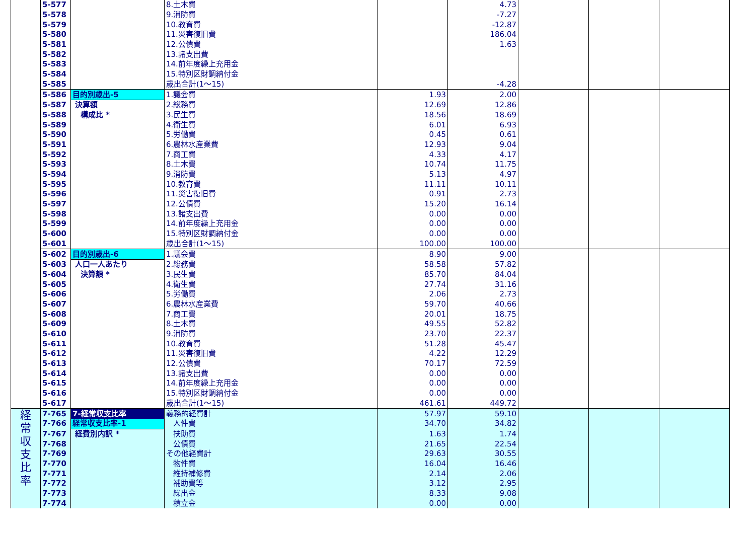| | 5-577 | | 8.土木費 | | 4.73 | | | |
| | 5-578 | | 9.消防費 | | -7.27 | | | |
| | 5-579 | | 10.教育費 | | -12.87 | | | |
| | 5-580 | | 11.災害復旧費 | | 186.04 | | | |
| | 5-581 | | 12.公債費 | | 1.63 | | | |
| | 5-582 | | 13.諸支出費 | | | | | |
| | 5-583 | | 14.前年度繰上充用金 | | | | | |
| | 5-584 | | 15.特別区財調納付金 | | | | | |
| | 5-585 | | 歳出合計(1～15) | | -4.28 | | | |
| | 5-586 | 目的別歳出-5 | 1.議会費 | 1.93 | 2.00 | | | |
| | 5-587 | 決算額 | 2.総務費 | 12.69 | 12.86 | | | |
| | 5-588 | 構成比 * | 3.民生費 | 18.56 | 18.69 | | | |
| | 5-589 | | 4.衛生費 | 6.01 | 6.93 | | | |
| | 5-590 | | 5.労働費 | 0.45 | 0.61 | | | |
| | 5-591 | | 6.農林水産業費 | 12.93 | 9.04 | | | |
| | 5-592 | | 7.商工費 | 4.33 | 4.17 | | | |
| | 5-593 | | 8.土木費 | 10.74 | 11.75 | | | |
| | 5-594 | | 9.消防費 | 5.13 | 4.97 | | | |
| | 5-595 | | 10.教育費 | 11.11 | 10.11 | | | |
| | 5-596 | | 11.災害復旧費 | 0.91 | 2.73 | | | |
| | 5-597 | | 12.公債費 | 15.20 | 16.14 | | | |
| | 5-598 | | 13.諸支出費 | 0.00 | 0.00 | | | |
| | 5-599 | | 14.前年度繰上充用金 | 0.00 | 0.00 | | | |
| | 5-600 | | 15.特別区財調納付金 | 0.00 | 0.00 | | | |
| | 5-601 | | 歳出合計(1～15) | 100.00 | 100.00 | | | |
| | 5-602 | 目的別歳出-6 | 1.議会費 | 8.90 | 9.00 | | | |
| | 5-603 | 人口一人あたり | 2.総務費 | 58.58 | 57.82 | | | |
| | 5-604 | 決算額 * | 3.民生費 | 85.70 | 84.04 | | | |
| | 5-605 | | 4.衛生費 | 27.74 | 31.16 | | | |
| | 5-606 | | 5.労働費 | 2.06 | 2.73 | | | |
| | 5-607 | | 6.農林水産業費 | 59.70 | 40.66 | | | |
| | 5-608 | | 7.商工費 | 20.01 | 18.75 | | | |
| | 5-609 | | 8.土木費 | 49.55 | 52.82 | | | |
| | 5-610 | | 9.消防費 | 23.70 | 22.37 | | | |
| | 5-611 | | 10.教育費 | 51.28 | 45.47 | | | |
| | 5-612 | | 11.災害復旧費 | 4.22 | 12.29 | | | |
| | 5-613 | | 12.公債費 | 70.17 | 72.59 | | | |
| | 5-614 | | 13.諸支出費 | 0.00 | 0.00 | | | |
| | 5-615 | | 14.前年度繰上充用金 | 0.00 | 0.00 | | | |
| | 5-616 | | 15.特別区財調納付金 | 0.00 | 0.00 | | | |
| | 5-617 | | 歳出合計(1～15) | 461.61 | 449.72 | | | |
| 経 常 収 支 比 率 | 7-765 | 7-経常収支比率 | 義務的経費計 | 57.97 | 59.10 | | | |
| | 7-766 | 経常収支比率-1 | 人件費 | 34.70 | 34.82 | | | |
| | 7-767 | 経費別内訳 * | 扶助費 | 1.63 | 1.74 | | | |
| | 7-768 | | 公債費 | 21.65 | 22.54 | | | |
| | 7-769 | | その他経費計 | 29.63 | 30.55 | | | |
| | 7-770 | | 物件費 | 16.04 | 16.46 | | | |
| | 7-771 | | 維持補修費 | 2.14 | 2.06 | | | |
| | 7-772 | | 補助費等 | 3.12 | 2.95 | | | |
| | 7-773 | | 繰出金 | 8.33 | 9.08 | | | |
| | 7-774 | | 積立金 | 0.00 | 0.00 | | | |